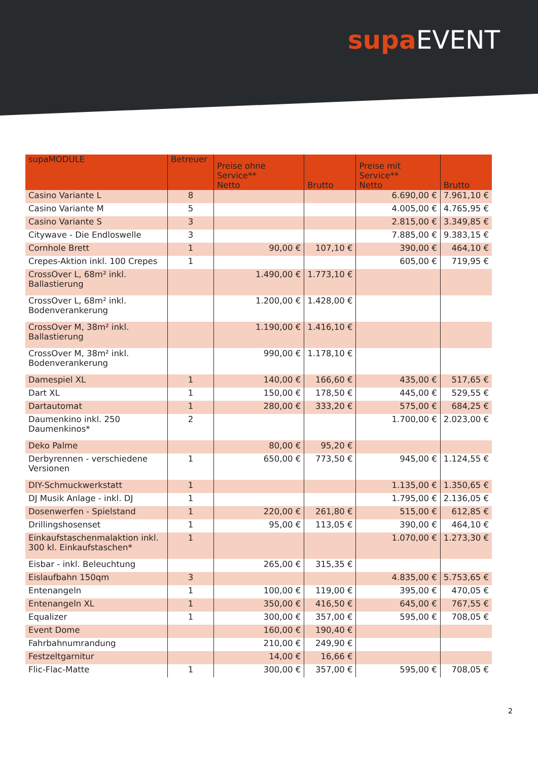supa EVENT
| supaMODULE | Betreuer | Preise ohne Service** Netto | Brutto | Preise mit Service** Netto | Brutto |
| --- | --- | --- | --- | --- | --- |
| Casino Variante L | 8 | | | 6.690,00 € | 7.961,10 € |
| Casino Variante M | 5 | | | 4.005,00 € | 4.765,95 € |
| Casino Variante S | 3 | | | 2.815,00 € | 3.349,85 € |
| Citywave - Die Endloswelle | 3 | | | 7.885,00 € | 9.383,15 € |
| Cornhole Brett | 1 | 90,00 € | 107,10 € | 390,00 € | 464,10 € |
| Crepes-Aktion inkl. 100 Crepes | 1 | | | 605,00 € | 719,95 € |
| CrossOver L, 68m² inkl. Ballastierung | | 1.490,00 € | 1.773,10 € | | |
| CrossOver L, 68m² inkl. Bodenverankerung | | 1.200,00 € | 1.428,00 € | | |
| CrossOver M, 38m² inkl. Ballastierung | | 1.190,00 € | 1.416,10 € | | |
| CrossOver M, 38m² inkl. Bodenverankerung | | 990,00 € | 1.178,10 € | | |
| Damespiel XL | 1 | 140,00 € | 166,60 € | 435,00 € | 517,65 € |
| Dart XL | 1 | 150,00 € | 178,50 € | 445,00 € | 529,55 € |
| Dartautomat | 1 | 280,00 € | 333,20 € | 575,00 € | 684,25 € |
| Daumenkino inkl. 250 Daumenkinos* | 2 | | | 1.700,00 € | 2.023,00 € |
| Deko Palme | | 80,00 € | 95,20 € | | |
| Derbyrennen - verschiedene Versionen | 1 | 650,00 € | 773,50 € | 945,00 € | 1.124,55 € |
| DIY-Schmuckwerkstatt | 1 | | | 1.135,00 € | 1.350,65 € |
| DJ Musik Anlage - inkl. DJ | 1 | | | 1.795,00 € | 2.136,05 € |
| Dosenwerfen - Spielstand | 1 | 220,00 € | 261,80 € | 515,00 € | 612,85 € |
| Drillingshosenset | 1 | 95,00 € | 113,05 € | 390,00 € | 464,10 € |
| Einkaufstaschenmalaktion inkl. 300 kl. Einkaufstaschen* | 1 | | | 1.070,00 € | 1.273,30 € |
| Eisbar - inkl. Beleuchtung | | 265,00 € | 315,35 € | | |
| Eislaufbahn 150qm | 3 | | | 4.835,00 € | 5.753,65 € |
| Entenangeln | 1 | 100,00 € | 119,00 € | 395,00 € | 470,05 € |
| Entenangeln XL | 1 | 350,00 € | 416,50 € | 645,00 € | 767,55 € |
| Equalizer | 1 | 300,00 € | 357,00 € | 595,00 € | 708,05 € |
| Event Dome | | 160,00 € | 190,40 € | | |
| Fahrbahnumrandung | | 210,00 € | 249,90 € | | |
| Festzeltgarnitur | | 14,00 € | 16,66 € | | |
| Flic-Flac-Matte | 1 | 300,00 € | 357,00 € | 595,00 € | 708,05 € |
2